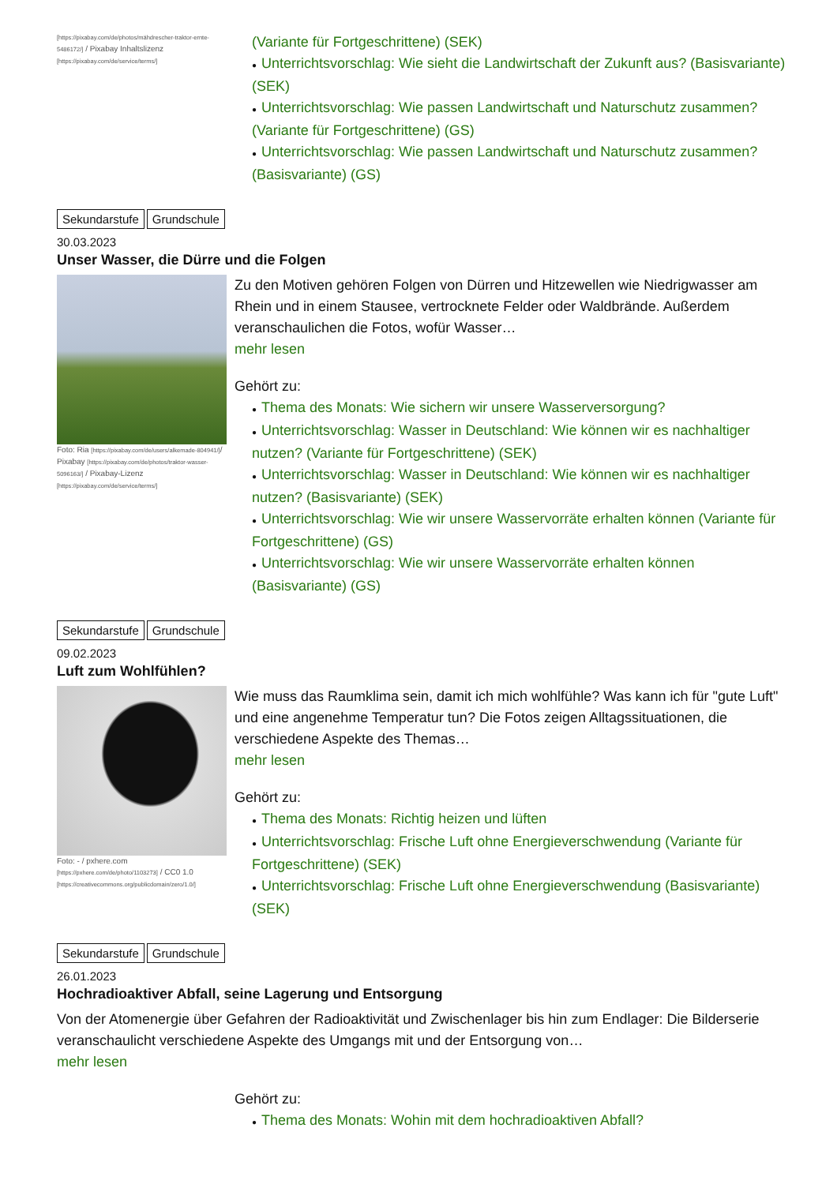[https://pixabay.com/de/photos/mähdrescher-traktor-ernte-5486172/] / Pixabay Inhaltslizenz [https://pixabay.com/de/service/terms/]
(Variante für Fortgeschrittene) (SEK)
● Unterrichtsvorschlag: Wie sieht die Landwirtschaft der Zukunft aus? (Basisvariante) (SEK)
● Unterrichtsvorschlag: Wie passen Landwirtschaft und Naturschutz zusammen? (Variante für Fortgeschrittene) (GS)
● Unterrichtsvorschlag: Wie passen Landwirtschaft und Naturschutz zusammen? (Basisvariante) (GS)
Sekundarstufe Grundschule
30.03.2023
Unser Wasser, die Dürre und die Folgen
Foto: Ria [https://pixabay.com/de/users/alkemade-804941/]/ Pixabay [https://pixabay.com/de/photos/traktor-wasser-5096163/] / Pixabay-Lizenz [https://pixabay.com/de/service/terms/]
Zu den Motiven gehören Folgen von Dürren und Hitzewellen wie Niedrigwasser am Rhein und in einem Stausee, vertrocknete Felder oder Waldbrände. Außerdem veranschaulichen die Fotos, wofür Wasser…
mehr lesen
Gehört zu:
● Thema des Monats: Wie sichern wir unsere Wasserversorgung?
● Unterrichtsvorschlag: Wasser in Deutschland: Wie können wir es nachhaltiger nutzen? (Variante für Fortgeschrittene) (SEK)
● Unterrichtsvorschlag: Wasser in Deutschland: Wie können wir es nachhaltiger nutzen? (Basisvariante) (SEK)
● Unterrichtsvorschlag: Wie wir unsere Wasservorräte erhalten können (Variante für Fortgeschrittene) (GS)
● Unterrichtsvorschlag: Wie wir unsere Wasservorräte erhalten können (Basisvariante) (GS)
Sekundarstufe Grundschule
09.02.2023
Luft zum Wohlfühlen?
Foto: - / pxhere.com [https://pxhere.com/de/photo/1103273] / CC0 1.0 [https://creativecommons.org/publicdomain/zero/1.0/]
Wie muss das Raumklima sein, damit ich mich wohlfühle? Was kann ich für "gute Luft" und eine angenehme Temperatur tun? Die Fotos zeigen Alltagssituationen, die verschiedene Aspekte des Themas…
mehr lesen
Gehört zu:
● Thema des Monats: Richtig heizen und lüften
● Unterrichtsvorschlag: Frische Luft ohne Energieverschwendung (Variante für Fortgeschrittene) (SEK)
● Unterrichtsvorschlag: Frische Luft ohne Energieverschwendung (Basisvariante) (SEK)
Sekundarstufe Grundschule
26.01.2023
Hochradioaktiver Abfall, seine Lagerung und Entsorgung
Von der Atomenergie über Gefahren der Radioaktivität und Zwischenlager bis hin zum Endlager: Die Bilderserie veranschaulicht verschiedene Aspekte des Umgangs mit und der Entsorgung von…
mehr lesen
Gehört zu:
● Thema des Monats: Wohin mit dem hochradioaktiven Abfall?